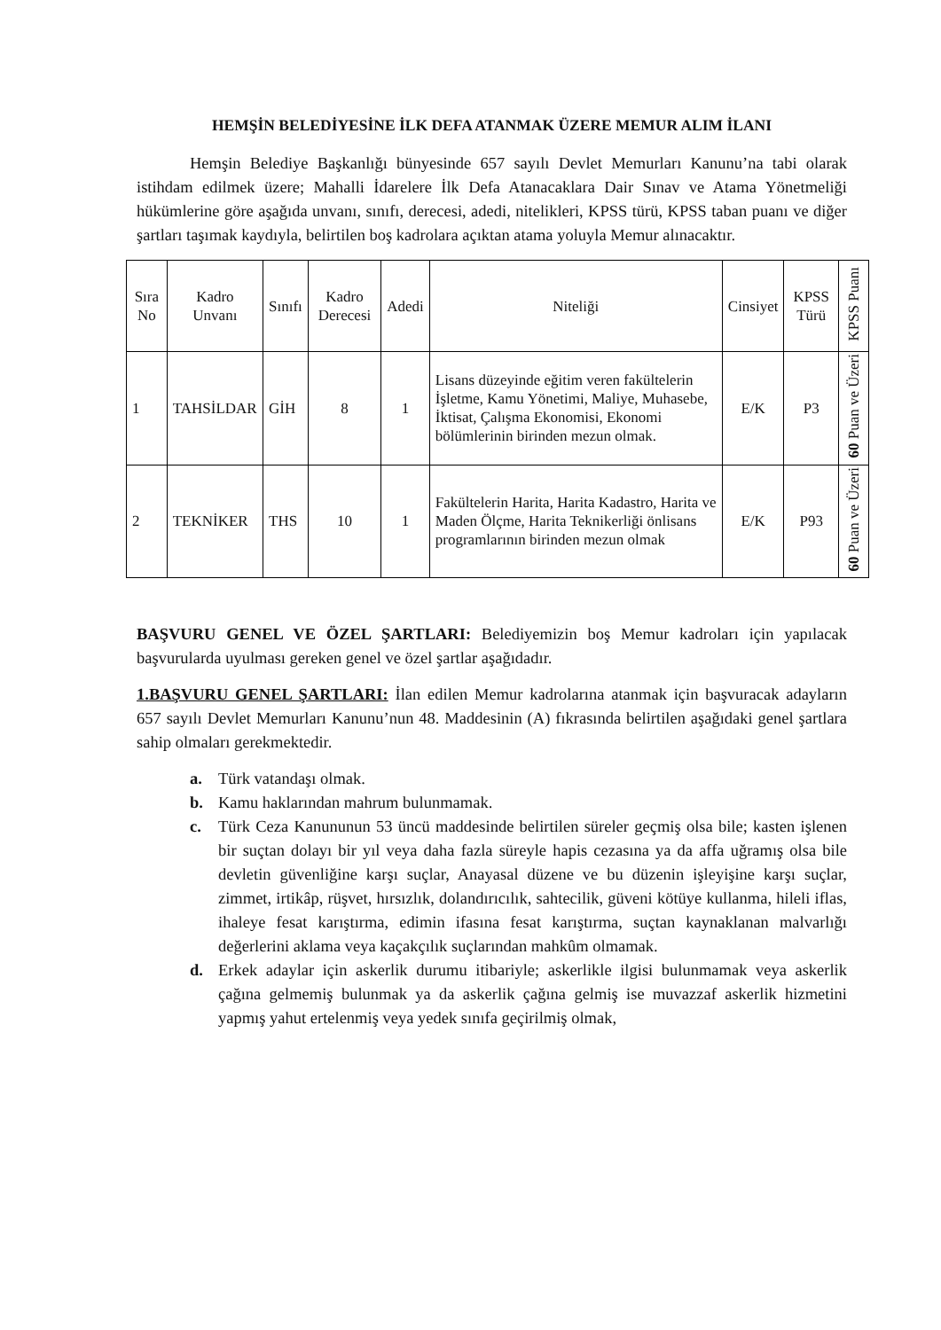HEMŞİN BELEDİYESİNE İLK DEFA ATANMAK ÜZERE MEMUR ALIM İLANI
Hemşin Belediye Başkanlığı bünyesinde 657 sayılı Devlet Memurları Kanunu’na tabi olarak istihdam edilmek üzere; Mahalli İdarelere İlk Defa Atanacaklara Dair Sınav ve Atama Yönetmeliği hükümlerine göre aşağıda unvanı, sınıfı, derecesi, adedi, nitelikleri, KPSS türü, KPSS taban puanı ve diğer şartları taşımak kaydıyla, belirtilen boş kadrolara açıktan atama yoluyla Memur alınacaktır.
| Sıra No | Kadro Unvanı | Sınıfı | Kadro Derecesi | Adedi | Niteliği | Cinsiyet | KPSS Türü | KPSS Puanı |
| --- | --- | --- | --- | --- | --- | --- | --- | --- |
| 1 | TAHSİLDAR | GİH | 8 | 1 | Lisans düzeyinde eğitim veren fakültelerin İşletme, Kamu Yönetimi, Maliye, Muhasebe, İktisat, Çalışma Ekonomisi, Ekonomi bölümlerinin birinden mezun olmak. | E/K | P3 | 60 Puan ve Üzeri |
| 2 | TEKNİKER | THS | 10 | 1 | Fakültelerin Harita, Harita Kadastro, Harita ve Maden Ölçme, Harita Teknikerliği önlisans programlarının birinden mezun olmak | E/K | P93 | 60 Puan ve Üzeri |
BAŞVURU GENEL VE ÖZEL ŞARTLARI: Belediyemizin boş Memur kadroları için yapılacak başvurularda uyulması gereken genel ve özel şartlar aşağıdadır.
1.BAŞVURU GENEL ŞARTLARI: İlan edilen Memur kadrolarına atanmak için başvuracak adayların 657 sayılı Devlet Memurları Kanunu’nun 48. Maddesinin (A) fıkrasında belirtilen aşağıdaki genel şartlara sahip olmaları gerekmektedir.
a. Türk vatandaşı olmak.
b. Kamu haklarından mahrum bulunmamak.
c. Türk Ceza Kanununun 53 üncü maddesinde belirtilen süreler geçmiş olsa bile; kasten işlenen bir suçtan dolayı bir yıl veya daha fazla süreyle hapis cezasına ya da affa uğramış olsa bile devletin güvenliğine karşı suçlar, Anayasal düzene ve bu düzenin işleyişine karşı suçlar, zimmet, irtikâp, rüşvet, hırsızlık, dolandırıcılık, sahtecilik, güveni kötüye kullanma, hileli iflas, ihaleye fesat karıştırma, edimin ifasına fesat karıştırma, suçtan kaynaklanan malvarlığı değerlerini aklama veya kaçakçılık suçlarından mahkûm olmamak.
d. Erkek adaylar için askerlik durumu itibariyle; askerlikle ilgisi bulunmamak veya askerlik çağına gelmemiş bulunmak ya da askerlik çağına gelmiş ise muvazzaf askerlik hizmetini yapmış yahut ertelenmiş veya yedek sınıfa geçirilmiş olmak,